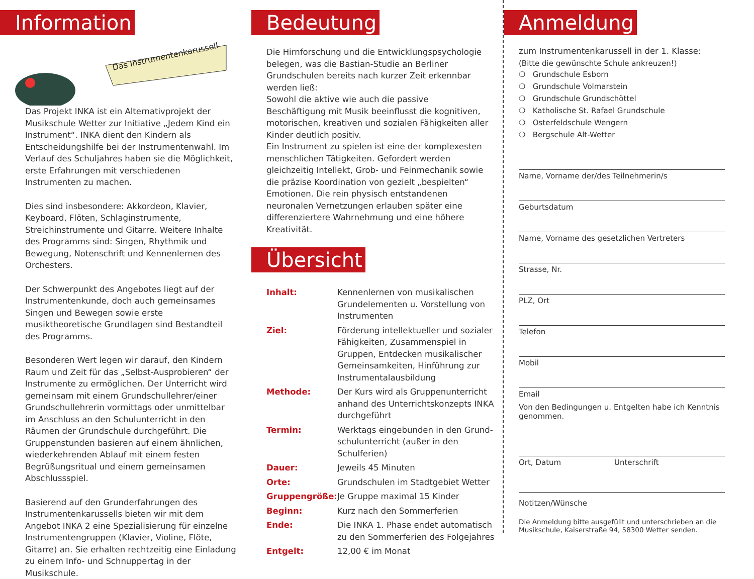Information
Das Instrumentenkarussell
Das Projekt INKA ist ein Alternativprojekt der Musik­schule Wetter zur Initiative „Jedem Kind ein Instru­ment“. INKA dient den Kindern als Entscheidungshilfe bei der Instrumentenwahl. Im Verlauf des Schuljahres haben sie die Möglichkeit, erste Erfahrungen mit verschiedenen Instrumenten zu machen.
Dies sind insbesondere: Akkordeon, Klavier, Keyboard, Flöten, Schlaginstrumente, Streichinstrumente und Gitarre. Weitere Inhalte des Programms sind: Singen, Rhythmik und Bewegung, Notenschrift und Kennen­lernen des Orchesters.
Der Schwerpunkt des Angebotes liegt auf der Instru­mentenkunde, doch auch gemeinsames Singen und Bewegen sowie erste musiktheoretische Grundlagen sind Bestandteil des Programms.
Besonderen Wert legen wir darauf, den Kindern Raum und Zeit für das „Selbst-Ausprobieren“ der Instrumente zu ermöglichen. Der Unterricht wird gemeinsam mit einem Grundschullehrer/einer Grundschullehrerin vor­mittags oder unmittelbar im Anschluss an den Schulun­terricht in den Räumen der Grundschule durchgeführt. Die Gruppenstunden basieren auf einem ähnlichen, wiederkehrenden Ablauf mit einem festen Begrüßungs­ritual und einem gemeinsamen Abschlussspiel.
Basierend auf den Grunderfahrungen des Instrumenten­karussells bieten wir mit dem Angebot INKA 2 eine Spezialisierung für einzelne Instrumentengruppen (Klavier, Violine, Flöte, Gitarre) an. Sie erhalten recht­zeitig eine Einladung zu einem Info- und Schnupper­tag in der Musikschule.
Bedeutung
Die Hirnforschung und die Entwicklungspsychologie belegen, was die Bastian-Studie an Berliner Grundschulen bereits nach kurzer Zeit erkennbar werden ließ:
Sowohl die aktive wie auch die passive Beschäftigung mit Musik beeinflusst die kognitiven, motorischen, kreativen und sozialen Fähigkeiten aller Kinder deutlich positiv.
Ein Instrument zu spielen ist eine der komplexesten menschlichen Tätigkeiten. Gefordert werden gleichzei­tig Intellekt, Grob- und Feinmechanik sowie die präzise Koordination von gezielt „bespielten“ Emotionen. Die rein physisch entstandenen neuronalen Vernetzungen erlauben später eine differenziertere Wahrnehmung und eine höhere Kreativität.
Übersicht
| Inhalt: | Kennenlernen von musikalischen Grund­elementen u. Vorstellung von Instrumenten |
| Ziel: | Förderung intellektueller und sozialer Fähigkeiten, Zusammenspiel in Gruppen, Entdecken musikalischer Gemeinsam­keiten, Hinführung zur Instrumental­ausbildung |
| Methode: | Der Kurs wird als Gruppenunterricht an­hand des Unterrichtskonzepts INKA durchgeführt |
| Termin: | Werktags eingebunden in den Grund­schulunterricht (außer in den Schulferien) |
| Dauer: | Jeweils 45 Minuten |
| Orte: | Grundschulen im Stadtgebiet Wetter |
| Gruppengröße: | Je Gruppe maximal 15 Kinder |
| Beginn: | Kurz nach den Sommerferien |
| Ende: | Die INKA 1. Phase endet automatisch zu den Sommerferien des Folgejahres |
| Entgelt: | 12,00 € im Monat |
Anmeldung
zum Instrumentenkarussell in der 1. Klasse:
(Bitte die gewünschte Schule ankreuzen!)
❍ Grundschule Esborn
❍ Grundschule Volmarstein
❍ Grundschule Grundschöttel
❍ Katholische St. Rafael Grundschule
❍ Osterfeldschule Wengern
❍ Bergschule Alt-Wetter
Name, Vorname der/des Teilnehmerin/s
Geburtsdatum
Name, Vorname des gesetzlichen Vertreters
Strasse, Nr.
PLZ, Ort
Telefon
Mobil
Email
Von den Bedingungen u. Entgelten habe ich Kenntnis genommen.
Ort, Datum Unterschrift
Notitzen/Wünsche
Die Anmeldung bitte ausgefüllt und unterschrieben an die Musikschule, Kaiserstraße 94, 58300 Wetter senden.